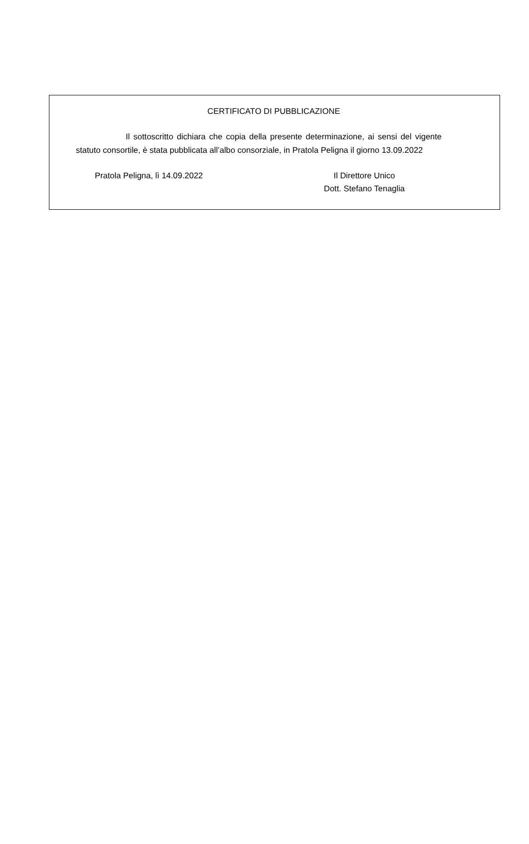CERTIFICATO DI PUBBLICAZIONE
Il sottoscritto dichiara che copia della presente determinazione, ai sensi del vigente statuto consortile, è stata pubblicata all’albo consorziale, in Pratola Peligna il giorno 13.09.2022
Pratola Peligna, lì 14.09.2022 Il Direttore Unico
Dott. Stefano Tenaglia